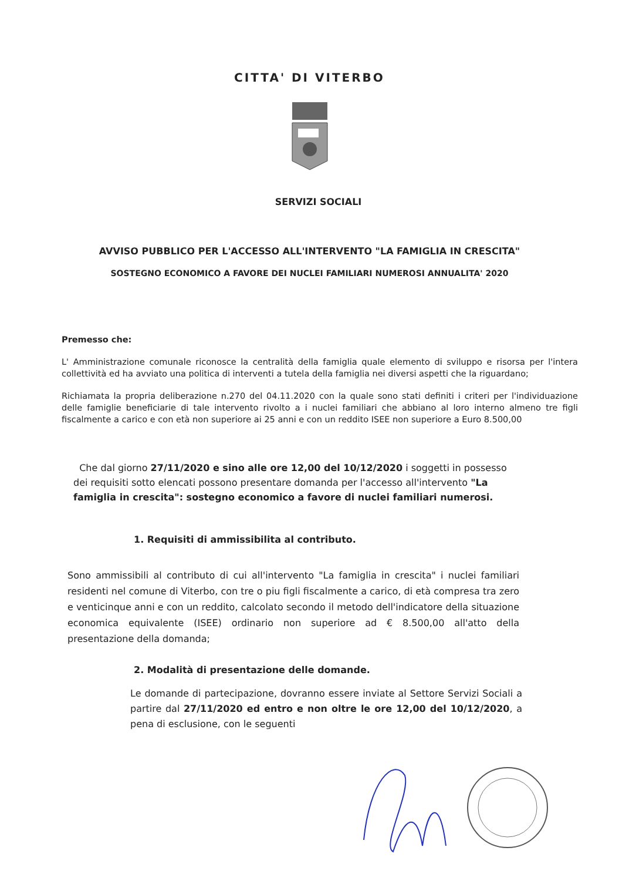CITTA' DI VITERBO
SERVIZI SOCIALI
AVVISO PUBBLICO PER L'ACCESSO ALL'INTERVENTO "LA FAMIGLIA IN CRESCITA"
SOSTEGNO ECONOMICO A FAVORE DEI NUCLEI FAMILIARI NUMEROSI ANNUALITA' 2020
Premesso che:
L' Amministrazione comunale riconosce la centralità della famiglia quale elemento di sviluppo e risorsa per l'intera collettività ed ha avviato una politica di interventi a tutela della famiglia nei diversi aspetti che la riguardano;
Richiamata la propria deliberazione n.270 del 04.11.2020 con la quale sono stati definiti i criteri per l'individuazione delle famiglie beneficiarie di tale intervento rivolto a i nuclei familiari che abbiano al loro interno almeno tre figli fiscalmente a carico e con età non superiore ai 25 anni e con un reddito ISEE non superiore a Euro 8.500,00
Che dal giorno 27/11/2020 e sino alle ore 12,00 del 10/12/2020 i soggetti in possesso dei requisiti sotto elencati possono presentare domanda per l'accesso all'intervento "La famiglia in crescita": sostegno economico a favore di nuclei familiari numerosi.
1. Requisiti di ammissibilita al contributo.
Sono ammissibili al contributo di cui all'intervento "La famiglia in crescita" i nuclei familiari residenti nel comune di Viterbo, con tre o piu figli fiscalmente a carico, di età compresa tra zero e venticinque anni e con un reddito, calcolato secondo il metodo dell'indicatore della situazione economica equivalente (ISEE) ordinario non superiore ad € 8.500,00 all'atto della presentazione della domanda;
2. Modalità di presentazione delle domande.
Le domande di partecipazione, dovranno essere inviate al Settore Servizi Sociali a partire dal 27/11/2020 ed entro e non oltre le ore 12,00 del 10/12/2020, a pena di esclusione, con le seguenti